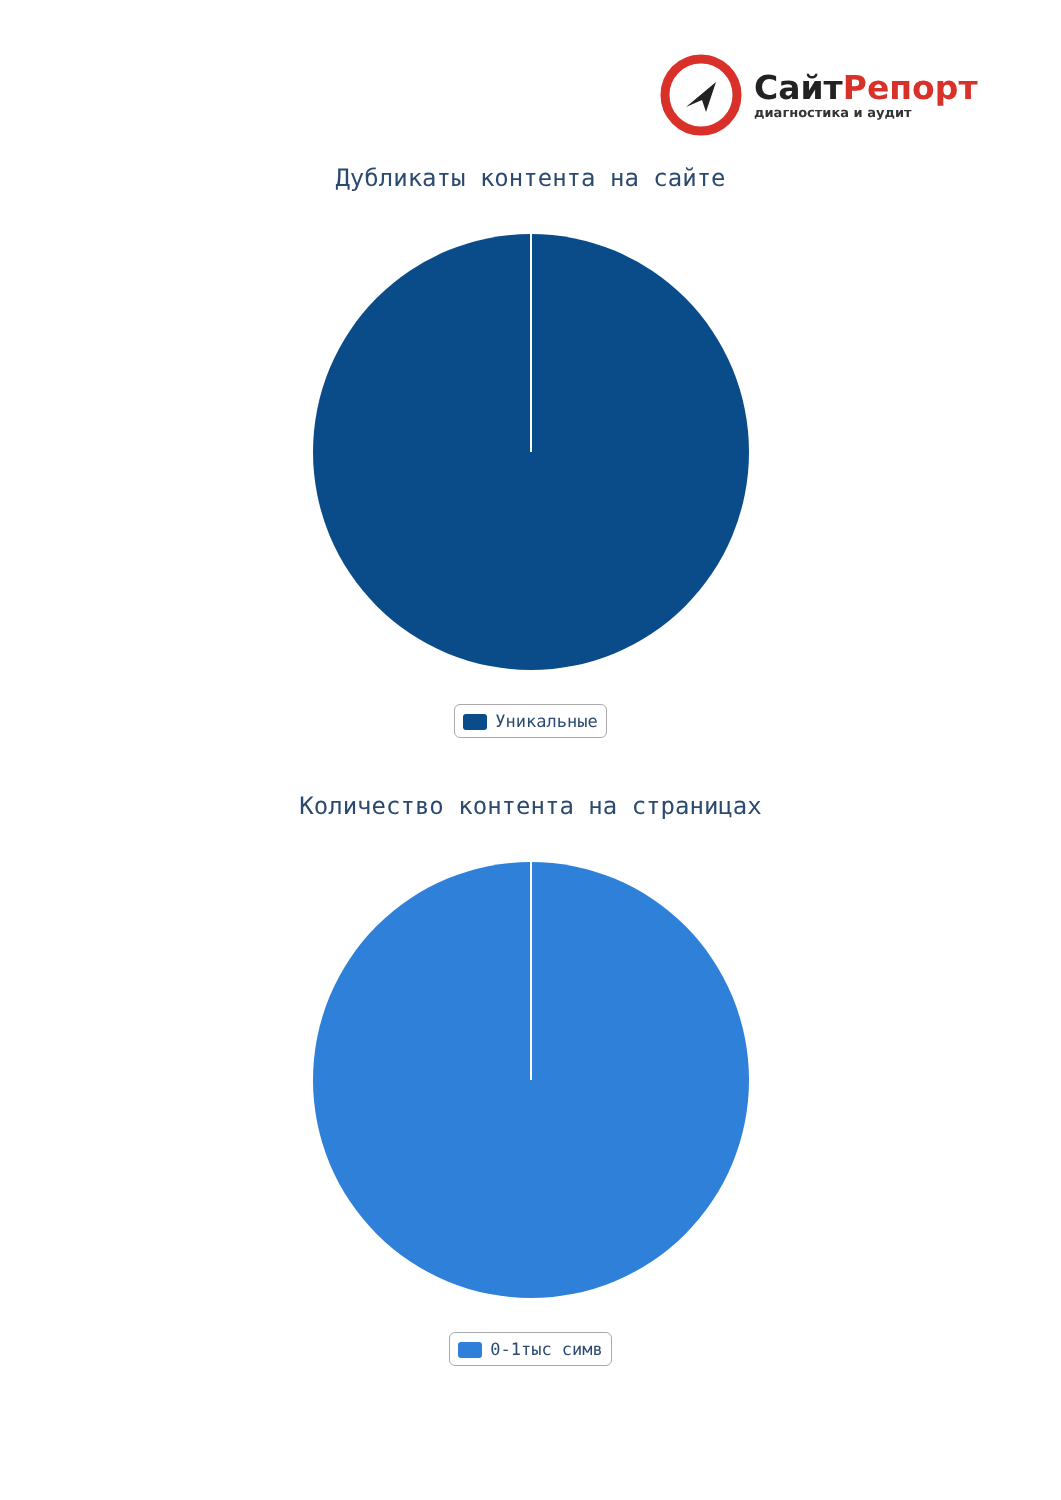СайтРепорт
диагностика и аудит
Дубликаты контента на сайте
Уникальные
Количество контента на страницах
0-1тыс симв